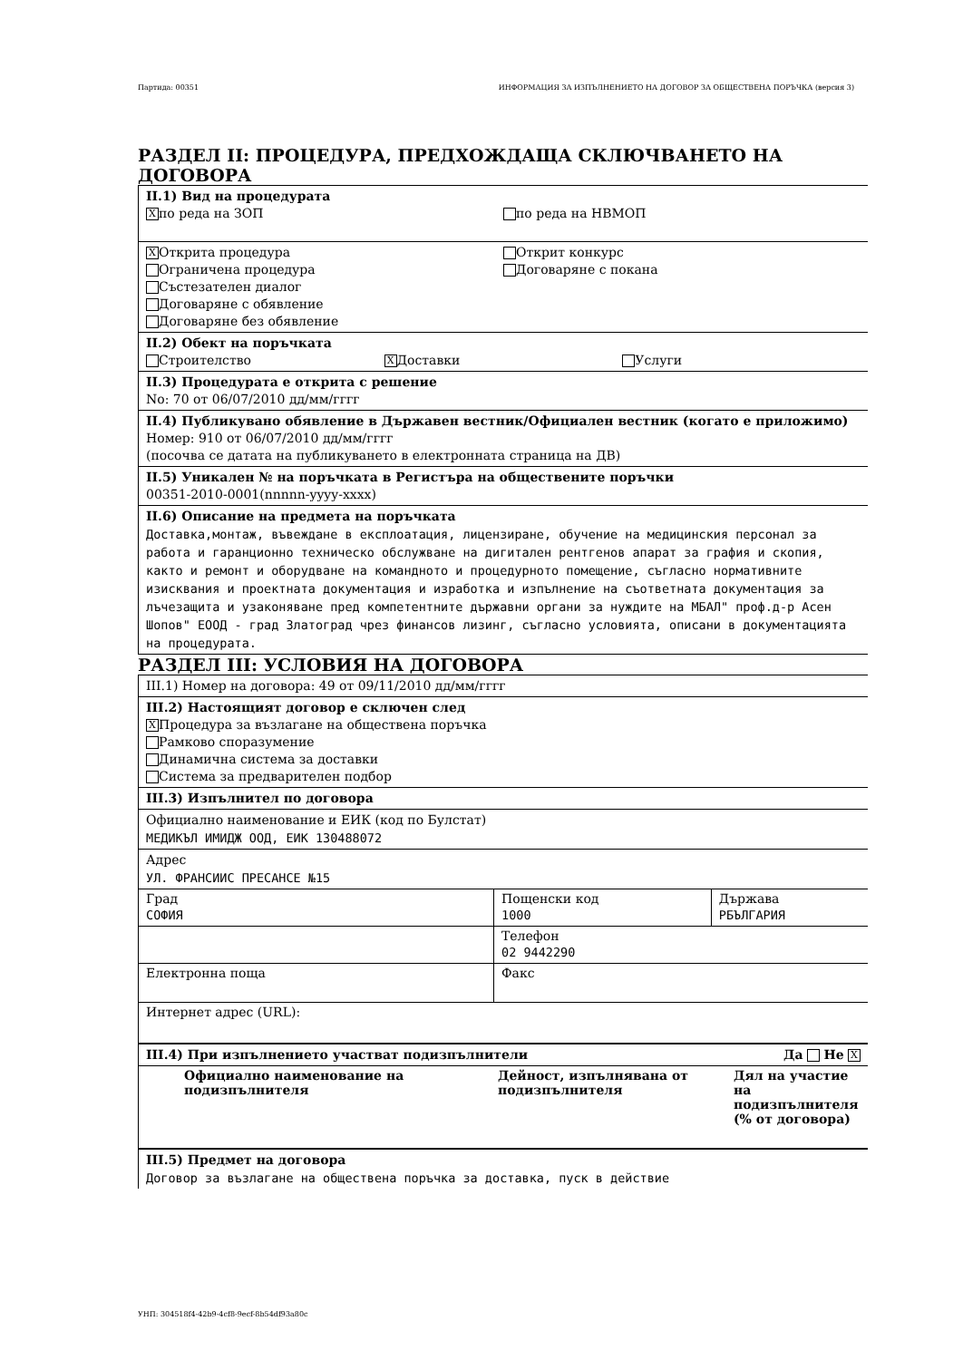Партида: 00351 ИНФОРМАЦИЯ ЗА ИЗПЪЛНЕНИЕТО НА ДОГОВОР ЗА ОБЩЕСТВЕНА ПОРЪЧКА (версия 3)
РАЗДЕЛ II: ПРОЦЕДУРА, ПРЕДХОЖДАЩА СКЛЮЧВАНЕТО НА ДОГОВОРА
II.1) Вид на процедурата
Xпо реда на ЗОП по реда на НВМОП
X Открита процедура
Ограничена процедура
Състезателен диалог
Договаряне с обявление
Договаряне без обявление
Открит конкурс
Договаряне с покана
II.2) Обект на поръчката
Строителство
X Доставки Услуги
II.3) Процедурата е открита с решение
No: 70 от 06/07/2010 дд/мм/гггг
II.4) Публикувано обявление в Държавен вестник/Официален вестник (когато е приложимо)
Номер: 910 от 06/07/2010 дд/мм/гггг
(посочва се датата на публикуването в електронната страница на ДВ)
II.5) Уникален № на поръчката в Регистъра на обществените поръчки
00351-2010-0001(nnnnn-yyyy-xxxx)
II.6) Описание на предмета на поръчката
Доставка,монтаж, въвеждане в експлоатация, лицензиране, обучение на медицинския персонал за работа и гаранционно техническо обслужване на дигитален рентгенов апарат за графия и скопия, както и ремонт и оборудване на командното и процедурното помещение, съгласно нормативните изисквания и проектната документация и изработка и изпълнение на съответната документация за лъчезащита и узаконяване пред компетентните държавни органи за нуждите на МБАЛ" проф.д-р Асен Шопов" ЕООД - град Златоград чрез финансов лизинг, съгласно условията, описани в документацията на процедурата.
РАЗДЕЛ III: УСЛОВИЯ НА ДОГОВОРА
III.1) Номер на договора: 49 от 09/11/2010 дд/мм/гггг
III.2) Настоящият договор е сключен след
X Процедура за възлагане на обществена поръчка
Рамково споразумение
Динамична система за доставки
Система за предварителен подбор
III.3) Изпълнител по договора
Официално наименование и ЕИК (код по Булстат)
МЕДИКЪЛ ИМИДЖ ООД, ЕИК 130488072
Адрес
УЛ. ФРАНСИИС ПРЕСАНСЕ №15
| Град СОФИЯ | Пощенски код 1000 | Държава РБЪЛГАРИЯ |
| | Телефон 02 9442290 | |
| Електронна поща | Факс | |
| Интернет адрес (URL): | | |
III.4) При изпълнението участват подизпълнители
Да Не X
| Официално наименование на подизпълнителя | Дейност, изпълнявана от подизпълнителя | Дял на участие на подизпълнителя (% от договора) |
III.5) Предмет на договора
Договор за възлагане на обществена поръчка за доставка, пуск в действие
УНП: 304518f4-42b9-4cf8-9ecf-8b54df93a80c